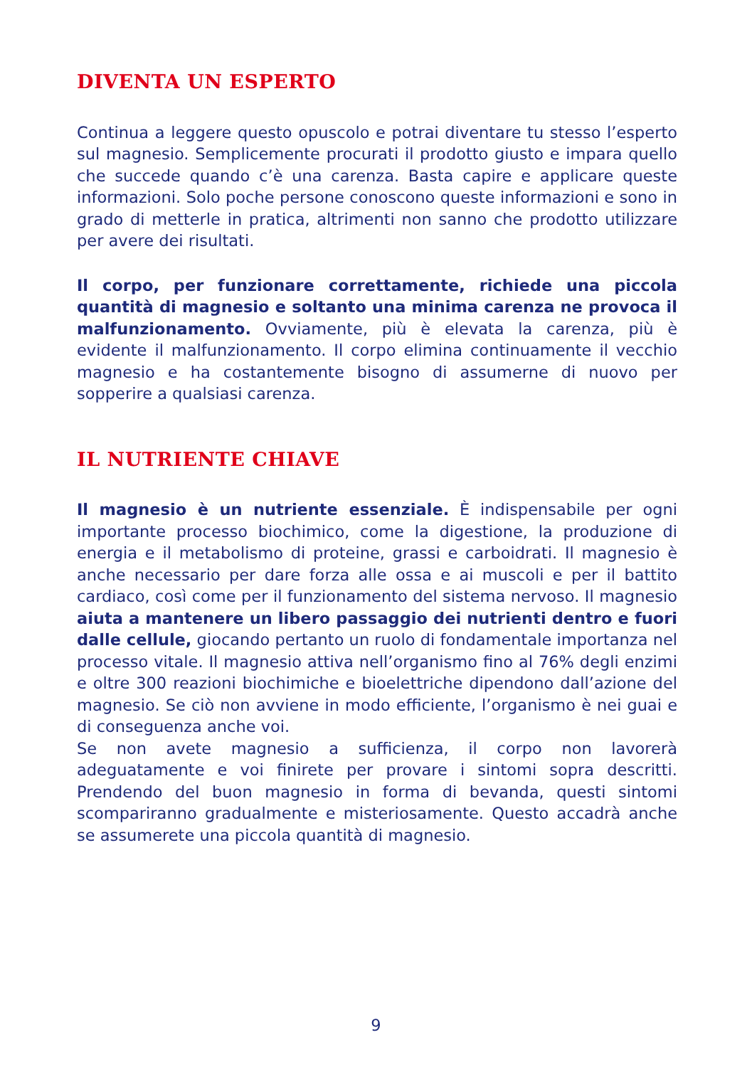DIVENTA UN ESPERTO
Continua a leggere questo opuscolo e potrai diventare tu stesso l’esperto sul magnesio. Semplicemente procurati il prodotto giusto e impara quello che succede quando c’è una carenza. Basta capire e applicare queste informazioni. Solo poche persone conoscono queste informazioni e sono in grado di metterle in pratica, altrimenti non sanno che prodotto utilizzare per avere dei risultati.
Il corpo, per funzionare correttamente, richiede una piccola quantità di magnesio e soltanto una minima carenza ne provoca il malfunzionamento. Ovviamente, più è elevata la carenza, più è evidente il malfunzionamento. Il corpo elimina continuamente il vecchio magnesio e ha costantemente bisogno di assumerne di nuovo per sopperire a qualsiasi carenza.
IL NUTRIENTE CHIAVE
Il magnesio è un nutriente essenziale. È indispensabile per ogni importante processo biochimico, come la digestione, la produzione di energia e il metabolismo di proteine, grassi e carboidrati. Il magnesio è anche necessario per dare forza alle ossa e ai muscoli e per il battito cardiaco, così come per il funzionamento del sistema nervoso. Il magnesio aiuta a mantenere un libero passaggio dei nutrienti dentro e fuori dalle cellule, giocando pertanto un ruolo di fondamentale importanza nel processo vitale. Il magnesio attiva nell’organismo fino al 76% degli enzimi e oltre 300 reazioni biochimiche e bioelettriche dipendono dall’azione del magnesio. Se ciò non avviene in modo efficiente, l’organismo è nei guai e di conseguenza anche voi.
Se non avete magnesio a sufficienza, il corpo non lavorerà adeguatamente e voi finirete per provare i sintomi sopra descritti. Prendendo del buon magnesio in forma di bevanda, questi sintomi scompariranno gradualmente e misteriosamente. Questo accadrà anche se assumerete una piccola quantità di magnesio.
9